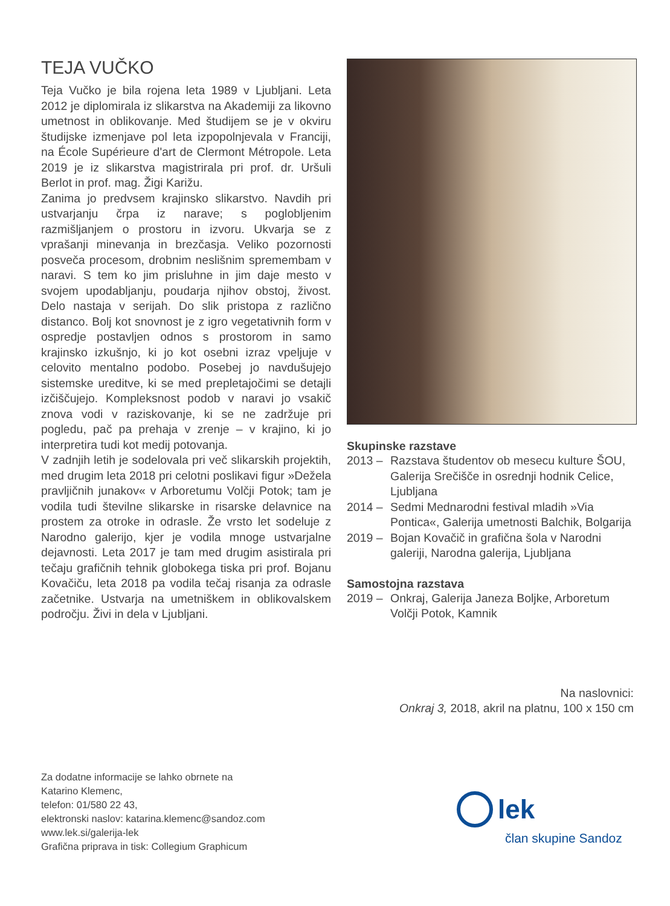TEJA VUČKO
Teja Vučko je bila rojena leta 1989 v Ljubljani. Leta 2012 je diplomirala iz slikarstva na Akademiji za likovno umetnost in oblikovanje. Med študijem se je v okviru študijske izmenjave pol leta izpopolnjevala v Franciji, na École Supérieure d'art de Clermont Métropole. Leta 2019 je iz slikarstva magistrirala pri prof. dr. Uršuli Berlot in prof. mag. Žigi Karižu.
Zanima jo predvsem krajinsko slikarstvo. Navdih pri ustvarjanju črpa iz narave; s poglobljenim razmišljanjem o prostoru in izvoru. Ukvarja se z vprašanji minevanja in brezčasja. Veliko pozornosti posveča procesom, drobnim neslišnim spremembam v naravi. S tem ko jim prisluhne in jim daje mesto v svojem upodabljanju, poudarja njihov obstoj, živost. Delo nastaja v serijah. Do slik pristopa z različno distanco. Bolj kot snovnost je z igro vegetativnih form v ospredje postavljen odnos s prostorom in samo krajinsko izkušnjo, ki jo kot osebni izraz vpeljuje v celovito mentalno podobo. Posebej jo navdušujejo sistemske ureditve, ki se med prepletajočimi se detajli izčiščujejo. Kompleksnost podob v naravi jo vsakič znova vodi v raziskovanje, ki se ne zadržuje pri pogledu, pač pa prehaja v zrenje – v krajino, ki jo interpretira tudi kot medij potovanja.
V zadnjih letih je sodelovala pri več slikarskih projektih, med drugim leta 2018 pri celotni poslikavi figur »Dežela pravljičnih junakov« v Arboretumu Volčji Potok; tam je vodila tudi številne slikarske in risarske delavnice na prostem za otroke in odrasle. Že vrsto let sodeluje z Narodno galerijo, kjer je vodila mnoge ustvarjalne dejavnosti. Leta 2017 je tam med drugim asistirala pri tečaju grafičnih tehnik globokega tiska pri prof. Bojanu Kovačiču, leta 2018 pa vodila tečaj risanja za odrasle začetnike. Ustvarja na umetniškem in oblikovalskem področju. Živi in dela v Ljubljani.
Skupinske razstave
2013 – Razstava študentov ob mesecu kulture ŠOU, Galerija Srečišče in osrednji hodnik Celice, Ljubljana
2014 – Sedmi Mednarodni festival mladih »Via Pontica«, Galerija umetnosti Balchik, Bolgarija
2019 – Bojan Kovačič in grafična šola v Narodni galeriji, Narodna galerija, Ljubljana
Samostojna razstava
2019 – Onkraj, Galerija Janeza Boljke, Arboretum Volčji Potok, Kamnik
Na naslovnici:
Onkraj 3, 2018, akril na platnu, 100 x 150 cm
Za dodatne informacije se lahko obrnete na
Katarino Klemenc,
telefon: 01/580 22 43,
elektronski naslov: katarina.klemenc@sandoz.com
www.lek.si/galerija-lek
Grafična priprava in tisk: Collegium Graphicum
lek
član skupine Sandoz